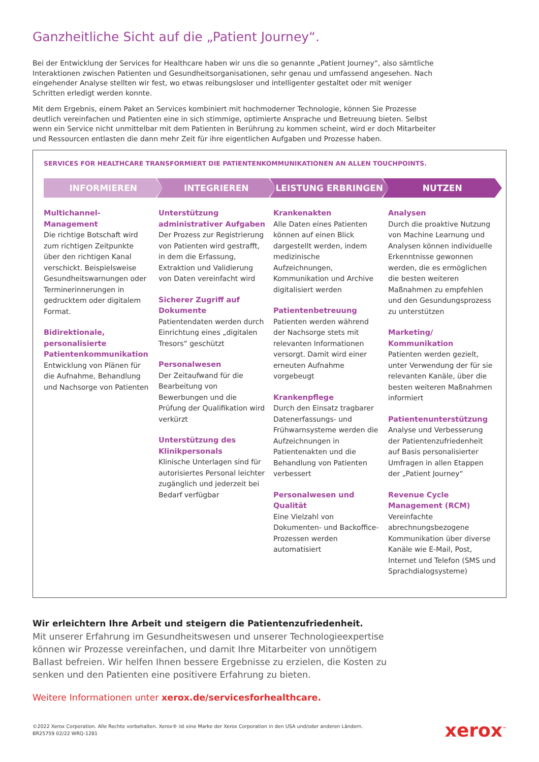Ganzheitliche Sicht auf die „Patient Journey“.
Bei der Entwicklung der Services for Healthcare haben wir uns die so genannte „Patient Journey“, also sämtliche Interaktionen zwischen Patienten und Gesundheitsorganisationen, sehr genau und umfassend angesehen. Nach eingehender Analyse stellten wir fest, wo etwas reibungsloser und intelligenter gestaltet oder mit weniger Schritten erledigt werden konnte.
Mit dem Ergebnis, einem Paket an Services kombiniert mit hochmoderner Technologie, können Sie Prozesse deutlich vereinfachen und Patienten eine in sich stimmige, optimierte Ansprache und Betreuung bieten. Selbst wenn ein Service nicht unmittelbar mit dem Patienten in Berührung zu kommen scheint, wird er doch Mitarbeiter und Ressourcen entlasten die dann mehr Zeit für ihre eigentlichen Aufgaben und Prozesse haben.
SERVICES FOR HEALTHCARE TRANSFORMIERT DIE PATIENTENKOMMUNIKATIONEN AN ALLEN TOUCHPOINTS.
INFORMIEREN INTEGRIEREN LEISTUNG ERBRINGEN NUTZEN
Multichannel-Management
Die richtige Botschaft wird zum richtigen Zeitpunkte über den richtigen Kanal verschickt. Beispielsweise Gesundheitswarnungen oder Terminerinnerungen in gedrucktem oder digitalem Format.
Bidirektionale, personalisierte Patientenkommunikation
Entwicklung von Plänen für die Aufnahme, Behandlung und Nachsorge von Patienten
Unterstützung administrativer Aufgaben
Der Prozess zur Registrierung von Patienten wird gestrafft, in dem die Erfassung, Extraktion und Validierung von Daten vereinfacht wird
Sicherer Zugriff auf Dokumente
Patientendaten werden durch Einrichtung eines „digitalen Tresors“ geschützt
Personalwesen
Der Zeitaufwand für die Bearbeitung von Bewerbungen und die Prüfung der Qualifikation wird verkürzt
Unterstützung des Klinikpersonals
Klinische Unterlagen sind für autorisiertes Personal leichter zugänglich und jederzeit bei Bedarf verfügbar
Krankenakten
Alle Daten eines Patienten können auf einen Blick dargestellt werden, indem medizinische Aufzeichnungen, Kommunikation und Archive digitalisiert werden
Patientenbetreuung
Patienten werden während der Nachsorge stets mit relevanten Informationen versorgt. Damit wird einer erneuten Aufnahme vorgebeugt
Krankenpflege
Durch den Einsatz tragbarer Datenerfassungs- und Frühwarnsysteme werden die Aufzeichnungen in Patientenakten und die Behandlung von Patienten verbessert
Personalwesen und Qualität
Eine Vielzahl von Dokumenten- und Backoffice-Prozessen werden automatisiert
Analysen
Durch die proaktive Nutzung von Machine Learnung und Analysen können individuelle Erkenntnisse gewonnen werden, die es ermöglichen die besten weiteren Maßnahmen zu empfehlen und den Gesundungsprozess zu unterstützen
Marketing/ Kommunikation
Patienten werden gezielt, unter Verwendung der für sie relevanten Kanäle, über die besten weiteren Maßnahmen informiert
Patientenunterstützung
Analyse und Verbesserung der Patientenzufriedenheit auf Basis personalisierter Umfragen in allen Etappen der „Patient Journey“
Revenue Cycle Management (RCM)
Vereinfachte abrechnungsbezogene Kommunikation über diverse Kanäle wie E-Mail, Post, Internet und Telefon (SMS und Sprachdialogsysteme)
Wir erleichtern Ihre Arbeit und steigern die Patientenzufriedenheit.
Mit unserer Erfahrung im Gesundheitswesen und unserer Technologieexpertise können wir Prozesse vereinfachen, und damit Ihre Mitarbeiter von unnötigem Ballast befreien. Wir helfen Ihnen bessere Ergebnisse zu erzielen, die Kosten zu senken und den Patienten eine positivere Erfahrung zu bieten.
Weitere Informationen unter xerox.de/servicesforhealthcare.
©2022 Xerox Corporation. Alle Rechte vorbehalten. Xerox® ist eine Marke der Xerox Corporation in den USA und/oder anderen Ländern.
BR25759 02/22 WRQ-1281
xerox<sup>™</sup>